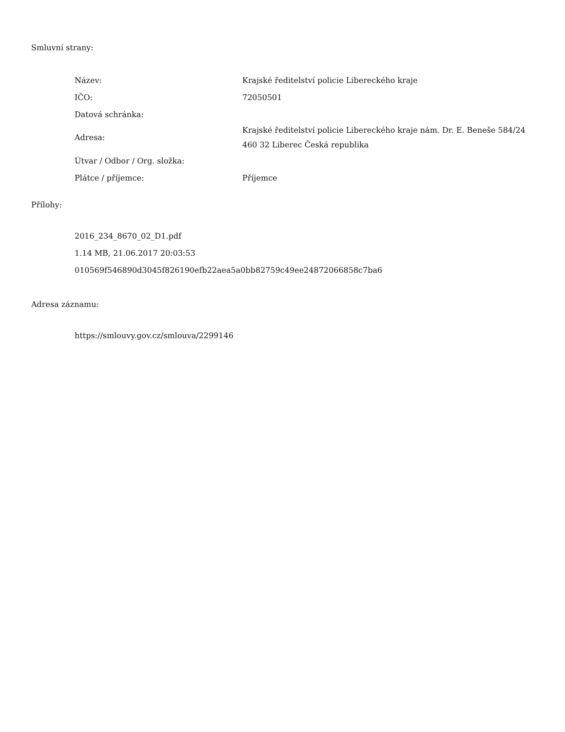Smluvní strany:
| Název: | Krajské ředitelství policie Libereckého kraje |
| IČO: | 72050501 |
| Datová schránka: | |
| Adresa: | Krajské ředitelství policie Libereckého kraje nám. Dr. E. Beneše 584/24 460 32 Liberec Česká republika |
| Útvar / Odbor / Org. složka: | |
| Plátce / příjemce: | Příjemce |
Přílohy:
2016_234_8670_02_D1.pdf
1.14 MB, 21.06.2017 20:03:53
010569f546890d3045f826190efb22aea5a0bb82759c49ee24872066858c7ba6
Adresa záznamu:
https://smlouvy.gov.cz/smlouva/2299146